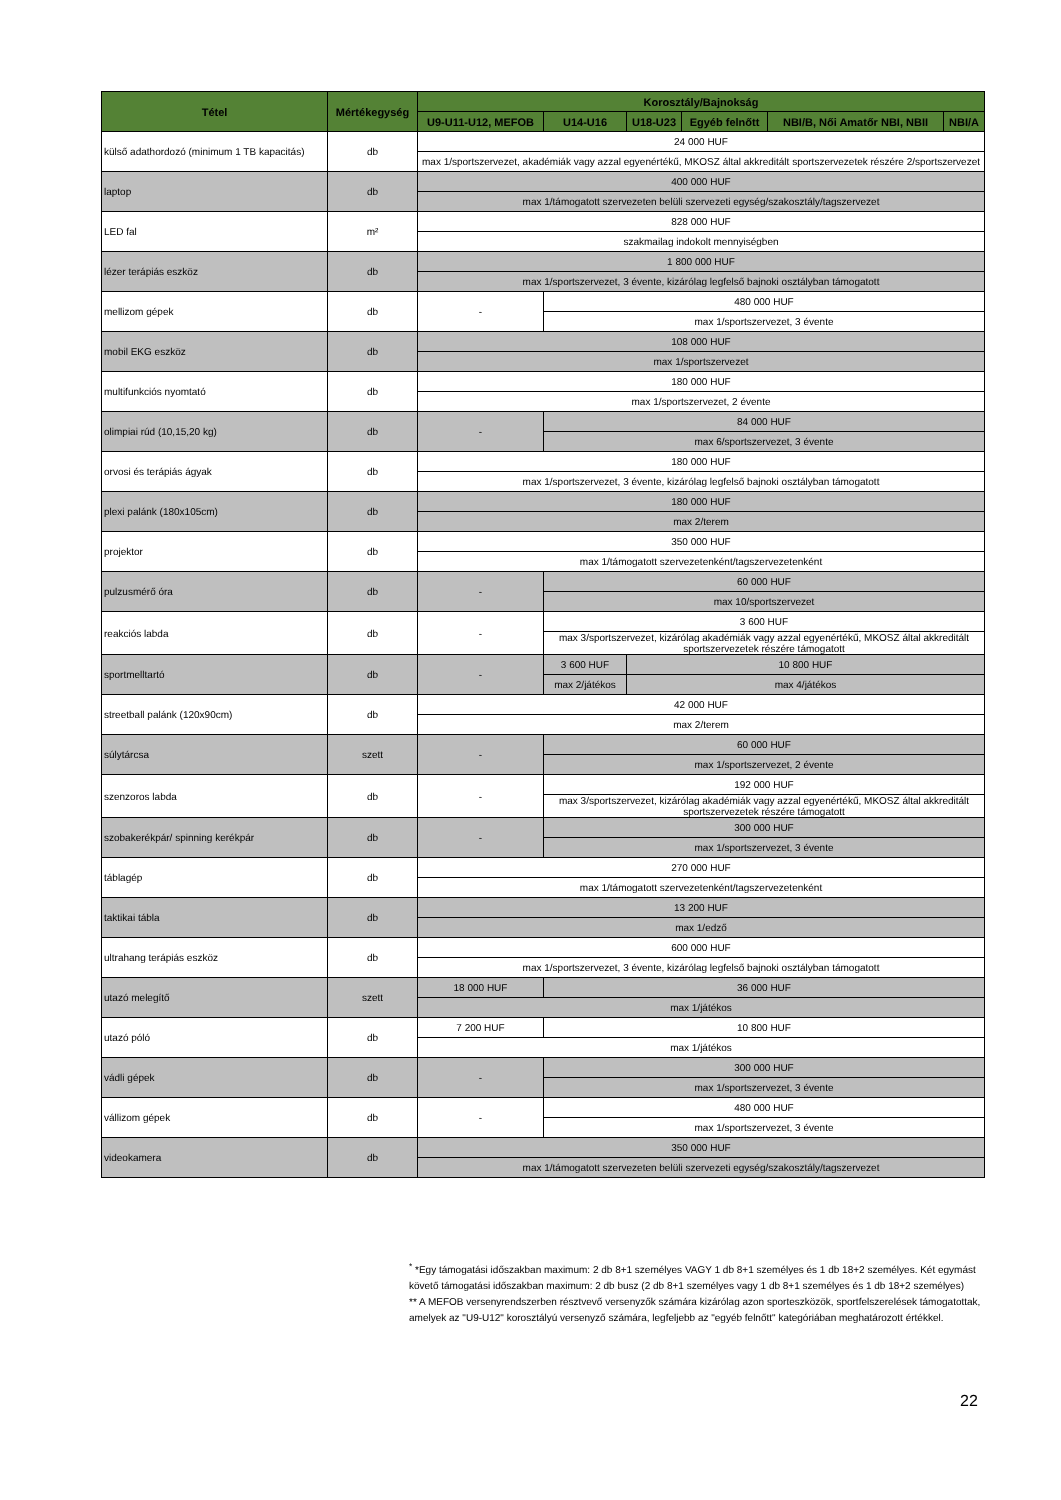| Tétel | Mértékegység | Korosztály/Bajnokság | | | | | |
| --- | --- | --- | --- | --- | --- | --- | --- |
| | | U9-U11-U12, MEFOB | U14-U16 | U18-U23 | Egyéb felnőtt | NBI/B, Női Amatőr NBI, NBII | NBI/A |
| külső adathordozó (minimum 1 TB kapacitás) | db | 24 000 HUF | | | | | |
| | | max 1/sportszervezet, akadémiák vagy azzal egyenértékű, MKOSZ által akkreditált sportszervezetek részére 2/sportszervezet | | | | | |
| laptop | db | 400 000 HUF | | | | | |
| | | max 1/támogatott szervezeten belüli szervezeti egység/szakosztály/tagszervezet | | | | | |
| LED fal | m² | 828 000 HUF | | | | | |
| | | szakmailag indokolt mennyiségben | | | | | |
| lézer terápiás eszköz | db | 1 800 000 HUF | | | | | |
| | | max 1/sportszervezet, 3 évente, kizárólag legfelső bajnoki osztályban támogatott | | | | | |
| mellizom gépek | db | - | 480 000 HUF | | | | |
| | | | max 1/sportszervezet, 3 évente | | | | |
| mobil EKG eszköz | db | 108 000 HUF | | | | | |
| | | max 1/sportszervezet | | | | | |
| multifunkciós nyomtató | db | 180 000 HUF | | | | | |
| | | max 1/sportszervezet, 2 évente | | | | | |
| olimpiai rúd (10,15,20 kg) | db | - | 84 000 HUF | | | | |
| | | | max 6/sportszervezet, 3 évente | | | | |
| orvosi és terápiás ágyak | db | 180 000 HUF | | | | | |
| | | max 1/sportszervezet, 3 évente, kizárólag legfelső bajnoki osztályban támogatott | | | | | |
| plexi palánk (180x105cm) | db | 180 000 HUF | | | | | |
| | | max 2/terem | | | | | |
| projektor | db | 350 000 HUF | | | | | |
| | | max 1/támogatott szervezetenként/tagszervezetenként | | | | | |
| pulzusmérő óra | db | - | 60 000 HUF | | | | |
| | | | max 10/sportszervezet | | | | |
| reakciós labda | db | - | 3 600 HUF | | | | |
| | | | max 3/sportszervezet, kizárólag akadémiák vagy azzal egyenértékű, MKOSZ által akkreditált sportszervezetek részére támogatott | | | | |
| sportmelltartó | db | - | 3 600 HUF | 10 800 HUF | | | |
| | | | max 2/játékos | max 4/játékos | | | |
| streetball palánk (120x90cm) | db | 42 000 HUF | | | | | |
| | | max 2/terem | | | | | |
| súlytárcsa | szett | - | 60 000 HUF | | | | |
| | | | max 1/sportszervezet, 2 évente | | | | |
| szenzoros labda | db | - | 192 000 HUF | | | | |
| | | | max 3/sportszervezet, kizárólag akadémiák vagy azzal egyenértékű, MKOSZ által akkreditált sportszervezetek részére támogatott | | | | |
| szobakerékpár/ spinning kerékpár | db | - | 300 000 HUF | | | | |
| | | | max 1/sportszervezet, 3 évente | | | | |
| táblagép | db | 270 000 HUF | | | | | |
| | | max 1/támogatott szervezetenként/tagszervezetenként | | | | | |
| taktikai tábla | db | 13 200 HUF | | | | | |
| | | max 1/edző | | | | | |
| ultrahang terápiás eszköz | db | 600 000 HUF | | | | | |
| | | max 1/sportszervezet, 3 évente, kizárólag legfelső bajnoki osztályban támogatott | | | | | |
| utazó melegítő | szett | 18 000 HUF | 36 000 HUF | | | | |
| | | max 1/játékos | | | | | |
| utazó póló | db | 7 200 HUF | 10 800 HUF | | | | |
| | | max 1/játékos | | | | | |
| vádli gépek | db | - | 300 000 HUF | | | | |
| | | | max 1/sportszervezet, 3 évente | | | | |
| vállizom gépek | db | - | 480 000 HUF | | | | |
| | | | max 1/sportszervezet, 3 évente | | | | |
| videokamera | db | 350 000 HUF | | | | | |
| | | max 1/támogatott szervezeten belüli szervezeti egység/szakosztály/tagszervezet | | | | | |
<sup>*</sup> *Egy támogatási időszakban maximum: 2 db 8+1 személyes VAGY 1 db 8+1 személyes és 1 db 18+2 személyes. Két egymást követő támogatási időszakban maximum: 2 db busz (2 db 8+1 személyes vagy 1 db 8+1 személyes és 1 db 18+2 személyes)
** A MEFOB versenyrendszerben résztvevő versenyzők számára kizárólag azon sporteszközök, sportfelszerelések támogatottak, amelyek az "U9-U12" korosztályú versenyző számára, legfeljebb az "egyéb felnőtt" kategóriában meghatározott értékkel.
22